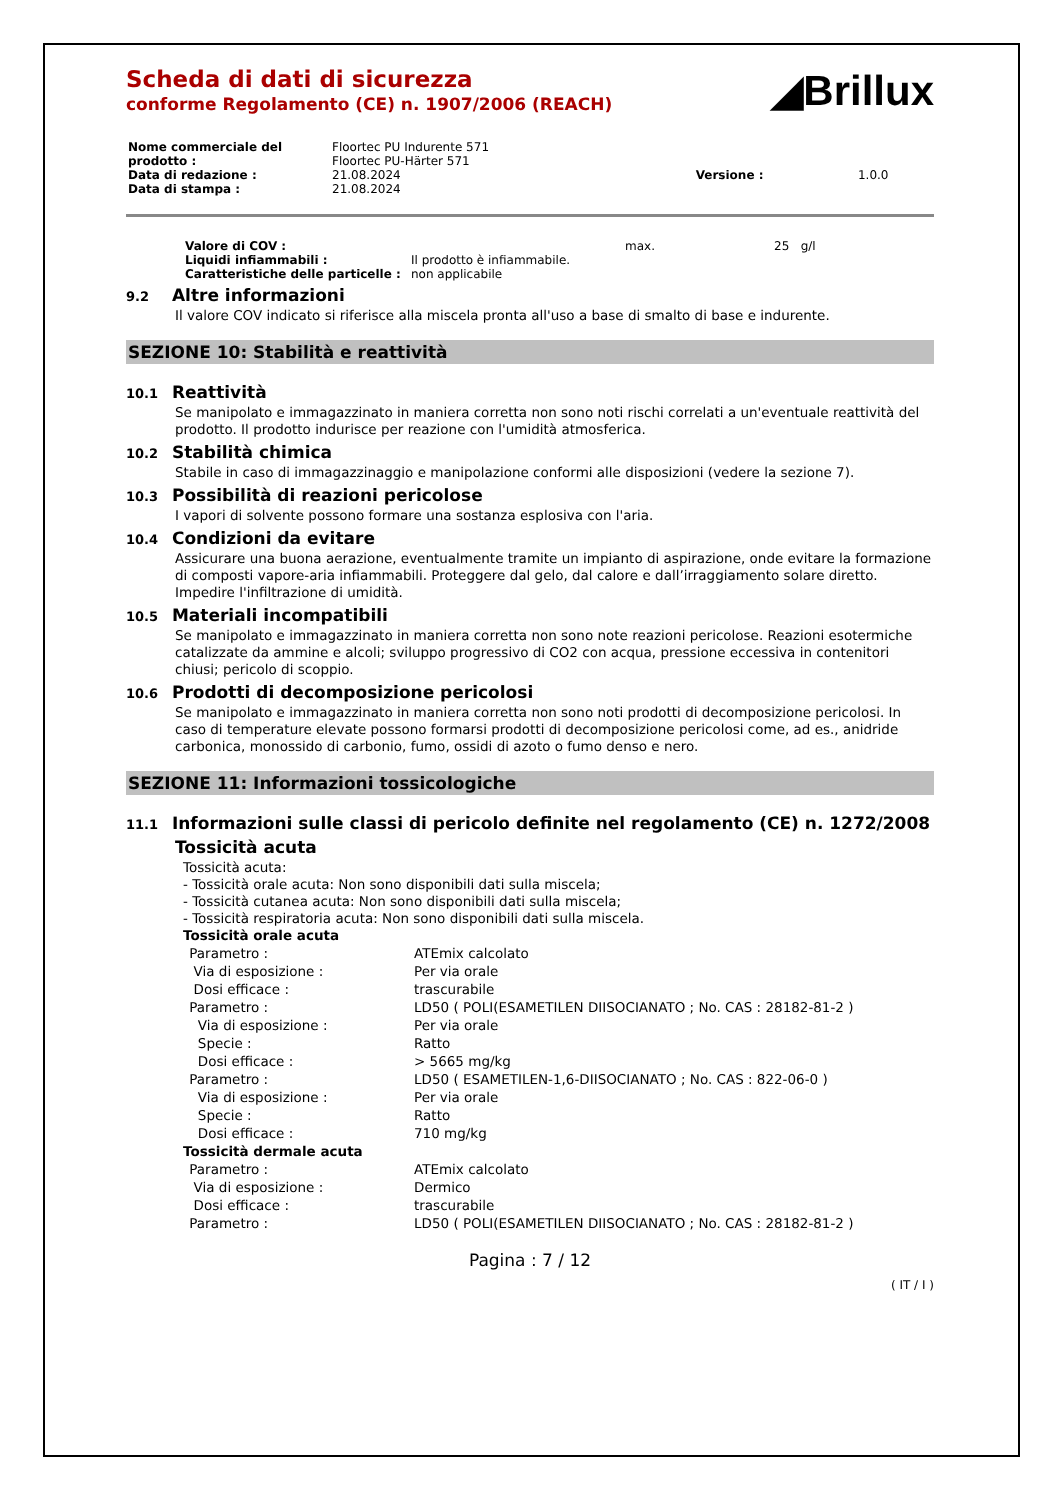◢Brillux
Scheda di dati di sicurezza
conforme Regolamento (CE) n. 1907/2006 (REACH)
| Nome commerciale del prodotto : | Floortec PU Indurente 571 Floortec PU-Härter 571 | | |
| Data di redazione : | 21.08.2024 | Versione : | 1.0.0 |
| Data di stampa : | 21.08.2024 | | |
| Valore di COV : | | max. | 25 g/l |
| Liquidi infiammabili : | Il prodotto è infiammabile. | | |
| Caratteristiche delle particelle : | non applicabile | | |
9.2 Altre informazioni
Il valore COV indicato si riferisce alla miscela pronta all'uso a base di smalto di base e indurente.
SEZIONE 10: Stabilità e reattività
10.1 Reattività
Se manipolato e immagazzinato in maniera corretta non sono noti rischi correlati a un'eventuale reattività del prodotto. Il prodotto indurisce per reazione con l'umidità atmosferica.
10.2 Stabilità chimica
Stabile in caso di immagazzinaggio e manipolazione conformi alle disposizioni (vedere la sezione 7).
10.3 Possibilità di reazioni pericolose
I vapori di solvente possono formare una sostanza esplosiva con l'aria.
10.4 Condizioni da evitare
Assicurare una buona aerazione, eventualmente tramite un impianto di aspirazione, onde evitare la formazione di composti vapore-aria infiammabili. Proteggere dal gelo, dal calore e dall’irraggiamento solare diretto. Impedire l'infiltrazione di umidità.
10.5 Materiali incompatibili
Se manipolato e immagazzinato in maniera corretta non sono note reazioni pericolose. Reazioni esotermiche catalizzate da ammine e alcoli; sviluppo progressivo di CO2 con acqua, pressione eccessiva in contenitori chiusi; pericolo di scoppio.
10.6 Prodotti di decomposizione pericolosi
Se manipolato e immagazzinato in maniera corretta non sono noti prodotti di decomposizione pericolosi. In caso di temperature elevate possono formarsi prodotti di decomposizione pericolosi come, ad es., anidride carbonica, monossido di carbonio, fumo, ossidi di azoto o fumo denso e nero.
SEZIONE 11: Informazioni tossicologiche
11.1 Informazioni sulle classi di pericolo definite nel regolamento (CE) n. 1272/2008
Tossicità acuta
Tossicità acuta:
- Tossicità orale acuta: Non sono disponibili dati sulla miscela;
- Tossicità cutanea acuta: Non sono disponibili dati sulla miscela;
- Tossicità respiratoria acuta: Non sono disponibili dati sulla miscela.
Tossicità orale acuta
| Parametro : | ATEmix calcolato |
| Via di esposizione : | Per via orale |
| Dosi efficace : | trascurabile |
| Parametro : | LD50 ( POLI(ESAMETILEN DIISOCIANATO ; No. CAS : 28182-81-2 ) |
| Via di esposizione : | Per via orale |
| Specie : | Ratto |
| Dosi efficace : | > 5665 mg/kg |
| Parametro : | LD50 ( ESAMETILEN-1,6-DIISOCIANATO ; No. CAS : 822-06-0 ) |
| Via di esposizione : | Per via orale |
| Specie : | Ratto |
| Dosi efficace : | 710 mg/kg |
| Tossicità dermale acuta | |
| Parametro : | ATEmix calcolato |
| Via di esposizione : | Dermico |
| Dosi efficace : | trascurabile |
| Parametro : | LD50 ( POLI(ESAMETILEN DIISOCIANATO ; No. CAS : 28182-81-2 ) |
Pagina : 7 / 12
( IT / I )